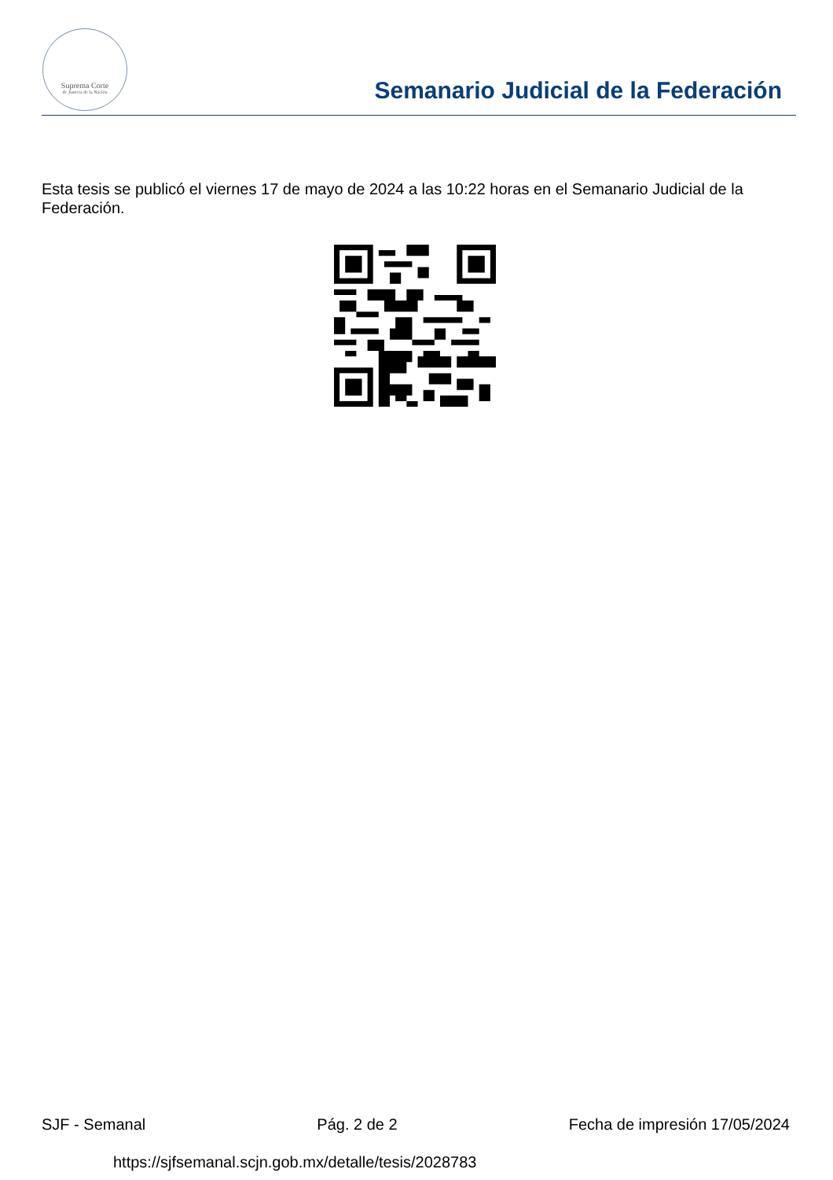Suprema Corte
de Justicia de la Nación
Semanario Judicial de la Federación
Esta tesis se publicó el viernes 17 de mayo de 2024 a las 10:22 horas en el Semanario Judicial de la Federación.
SJF - Semanal Pág. 2 de 2 Fecha de impresión 17/05/2024
https://sjfsemanal.scjn.gob.mx/detalle/tesis/2028783